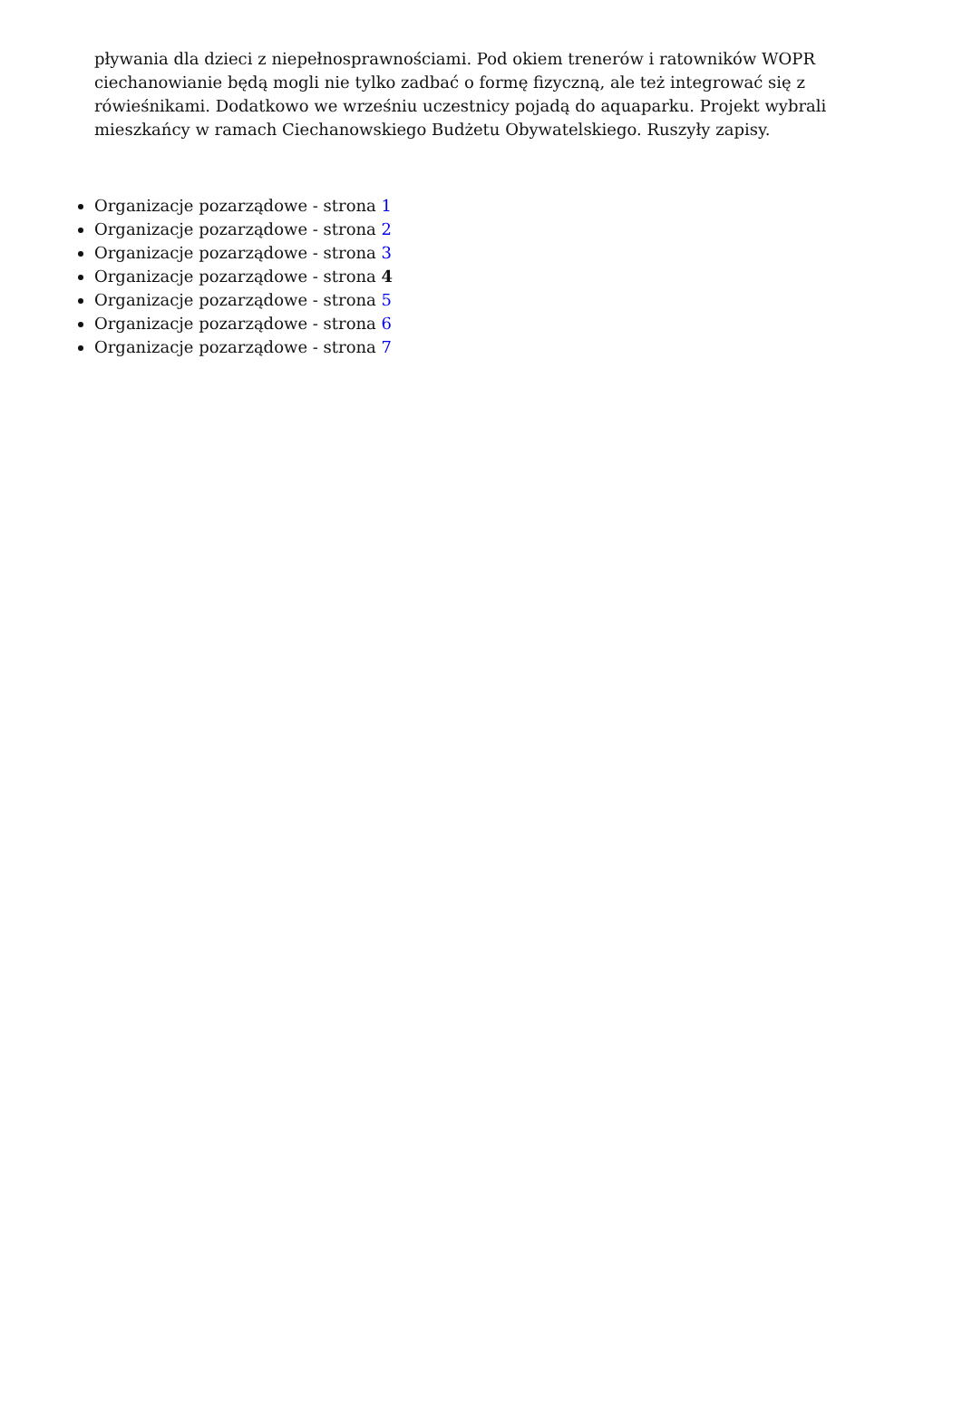pływania dla dzieci z niepełnosprawnościami. Pod okiem trenerów i ratowników WOPR ciechanowianie będą mogli nie tylko zadbać o formę fizyczną, ale też integrować się z rówieśnikami. Dodatkowo we wrześniu uczestnicy pojadą do aquaparku. Projekt wybrali mieszkańcy w ramach Ciechanowskiego Budżetu Obywatelskiego. Ruszyły zapisy.
Organizacje pozarządowe - strona 1
Organizacje pozarządowe - strona 2
Organizacje pozarządowe - strona 3
Organizacje pozarządowe - strona 4
Organizacje pozarządowe - strona 5
Organizacje pozarządowe - strona 6
Organizacje pozarządowe - strona 7